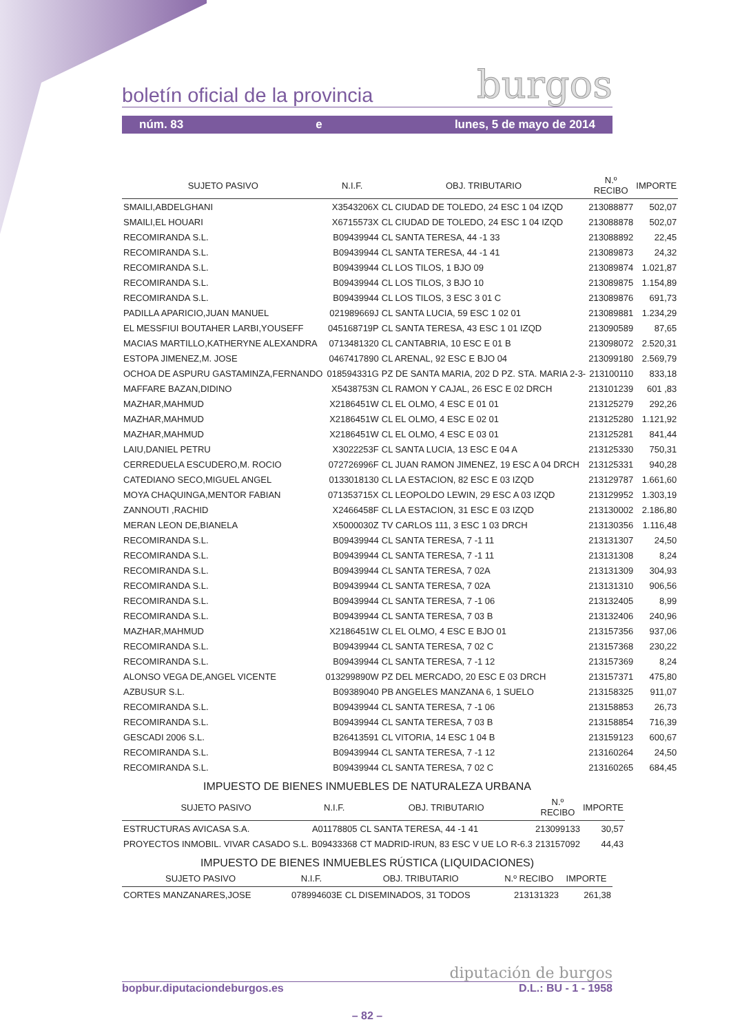boletín oficial de la provincia burgos
núm. 83 e lunes, 5 de mayo de 2014
| SUJETO PASIVO | N.I.F. | OBJ. TRIBUTARIO | N.º RECIBO | IMPORTE |
| --- | --- | --- | --- | --- |
| SMAILI,ABDELGHANI | X3543206X | CL CIUDAD DE TOLEDO, 24 ESC 1 04 IZQD | 213088877 | 502,07 |
| SMAILI,EL HOUARI | X6715573X | CL CIUDAD DE TOLEDO, 24 ESC 1 04 IZQD | 213088878 | 502,07 |
| RECOMIRANDA S.L. | B09439944 | CL SANTA TERESA, 44 -1 33 | 213088892 | 22,45 |
| RECOMIRANDA S.L. | B09439944 | CL SANTA TERESA, 44 -1 41 | 213089873 | 24,32 |
| RECOMIRANDA S.L. | B09439944 | CL LOS TILOS, 1 BJO 09 | 213089874 | 1.021,87 |
| RECOMIRANDA S.L. | B09439944 | CL LOS TILOS, 3 BJO 10 | 213089875 | 1.154,89 |
| RECOMIRANDA S.L. | B09439944 | CL LOS TILOS, 3 ESC 3 01 C | 213089876 | 691,73 |
| PADILLA APARICIO,JUAN MANUEL | 021989669J | CL SANTA LUCIA, 59 ESC 1 02 01 | 213089881 | 1.234,29 |
| EL MESSFIUI BOUTAHER LARBI,YOUSEFF | 045168719P | CL SANTA TERESA, 43 ESC 1 01 IZQD | 213090589 | 87,65 |
| MACIAS MARTILLO,KATHERYNE ALEXANDRA | 0713481320 | CL CANTABRIA, 10 ESC E 01 B | 213098072 | 2.520,31 |
| ESTOPA JIMENEZ,M. JOSE | 0467417890 | CL ARENAL, 92 ESC E BJO 04 | 213099180 | 2.569,79 |
| OCHOA DE ASPURU GASTAMINZA,FERNANDO | 018594331G | PZ DE SANTA MARIA, 202 D PZ. STA. MARIA 2-3- | 213100110 | 833,18 |
| MAFFARE BAZAN,DIDINO | X5438753N | CL RAMON Y CAJAL, 26 ESC E 02 DRCH | 213101239 | 601 ,83 |
| MAZHAR,MAHMUD | X2186451W | CL EL OLMO, 4 ESC E 01 01 | 213125279 | 292,26 |
| MAZHAR,MAHMUD | X2186451W | CL EL OLMO, 4 ESC E 02 01 | 213125280 | 1.121,92 |
| MAZHAR,MAHMUD | X2186451W | CL EL OLMO, 4 ESC E 03 01 | 213125281 | 841,44 |
| LAIU,DANIEL PETRU | X3022253F | CL SANTA LUCIA, 13 ESC E 04 A | 213125330 | 750,31 |
| CERREDUELA ESCUDERO,M. ROCIO | 072726996F | CL JUAN RAMON JIMENEZ, 19 ESC A 04 DRCH | 213125331 | 940,28 |
| CATEDIANO SECO,MIGUEL ANGEL | 0133018130 | CL LA ESTACION, 82 ESC E 03 IZQD | 213129787 | 1.661,60 |
| MOYA CHAQUINGA,MENTOR FABIAN | 071353715X | CL LEOPOLDO LEWIN, 29 ESC A 03 IZQD | 213129952 | 1.303,19 |
| ZANNOUTI ,RACHID | X2466458F | CL LA ESTACION, 31 ESC E 03 IZQD | 213130002 | 2.186,80 |
| MERAN LEON DE,BIANELA | X5000030Z | TV CARLOS 111, 3 ESC 1 03 DRCH | 213130356 | 1.116,48 |
| RECOMIRANDA S.L. | B09439944 | CL SANTA TERESA, 7 -1 11 | 213131307 | 24,50 |
| RECOMIRANDA S.L. | B09439944 | CL SANTA TERESA, 7 -1 11 | 213131308 | 8,24 |
| RECOMIRANDA S.L. | B09439944 | CL SANTA TERESA, 7 02A | 213131309 | 304,93 |
| RECOMIRANDA S.L. | B09439944 | CL SANTA TERESA, 7 02A | 213131310 | 906,56 |
| RECOMIRANDA S.L. | B09439944 | CL SANTA TERESA, 7 -1 06 | 213132405 | 8,99 |
| RECOMIRANDA S.L. | B09439944 | CL SANTA TERESA, 7 03 B | 213132406 | 240,96 |
| MAZHAR,MAHMUD | X2186451W | CL EL OLMO, 4 ESC E BJO 01 | 213157356 | 937,06 |
| RECOMIRANDA S.L. | B09439944 | CL SANTA TERESA, 7 02 C | 213157368 | 230,22 |
| RECOMIRANDA S.L. | B09439944 | CL SANTA TERESA, 7 -1 12 | 213157369 | 8,24 |
| ALONSO VEGA DE,ANGEL VICENTE | 013299890W | PZ DEL MERCADO, 20 ESC E 03 DRCH | 213157371 | 475,80 |
| AZBUSUR S.L. | B09389040 | PB ANGELES MANZANA 6, 1 SUELO | 213158325 | 911,07 |
| RECOMIRANDA S.L. | B09439944 | CL SANTA TERESA, 7 -1 06 | 213158853 | 26,73 |
| RECOMIRANDA S.L. | B09439944 | CL SANTA TERESA, 7 03 B | 213158854 | 716,39 |
| GESCADI 2006 S.L. | B26413591 | CL VITORIA, 14 ESC 1 04 B | 213159123 | 600,67 |
| RECOMIRANDA S.L. | B09439944 | CL SANTA TERESA, 7 -1 12 | 213160264 | 24,50 |
| RECOMIRANDA S.L. | B09439944 | CL SANTA TERESA, 7 02 C | 213160265 | 684,45 |
IMPUESTO DE BIENES INMUEBLES DE NATURALEZA URBANA
| SUJETO PASIVO | N.I.F. | OBJ. TRIBUTARIO | N.º RECIBO | IMPORTE |
| --- | --- | --- | --- | --- |
| ESTRUCTURAS AVICASA S.A. | A01178805 | CL SANTA TERESA, 44 -1 41 | 213099133 | 30,57 |
| PROYECTOS INMOBIL. VIVAR CASADO S.L. | B09433368 | CT MADRID-IRUN, 83 ESC V UE LO R-6.3 | 213157092 | 44,43 |
IMPUESTO DE BIENES INMUEBLES RÚSTICA (LIQUIDACIONES)
| SUJETO PASIVO | N.I.F. | OBJ. TRIBUTARIO | N.º RECIBO | IMPORTE |
| --- | --- | --- | --- | --- |
| CORTES MANZANARES,JOSE | 078994603E | CL DISEMINADOS, 31 TODOS | 213131323 | 261,38 |
diputación de burgos
bopbur.diputaciondeburgos.es D.L.: BU - 1 - 1958
– 82 –